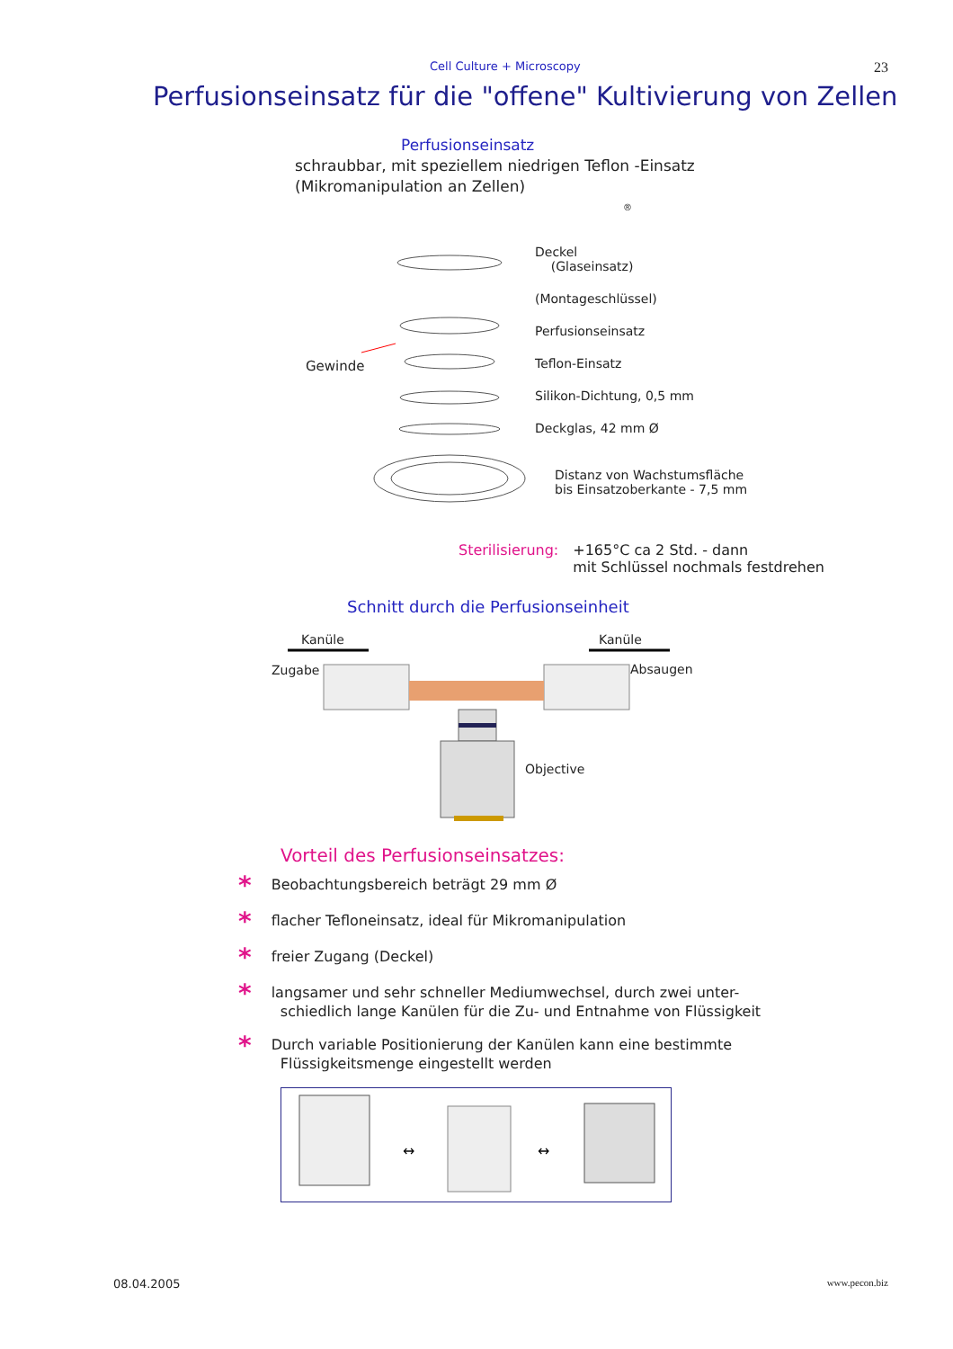Cell Culture + Microscopy 23
Perfusionseinsatz für die "offene" Kultivierung von Zellen
Perfusionseinsatz
schraubbar, mit speziellem niedrigen Teflon -Einsatz
(Mikromanipulation an Zellen)
®
Gewinde
Deckel
(Glaseinsatz)
(Montageschlüssel)
Perfusionseinsatz
Teflon-Einsatz
Silikon-Dichtung, 0,5 mm
Deckglas, 42 mm Ø
Distanz von Wachstumsfläche
bis Einsatzoberkante - 7,5 mm
Sterilisierung: +165°C ca 2 Std. - dann
mit Schlüssel nochmals festdrehen
Schnitt durch die Perfusionseinheit
Kanüle Kanüle
Zugabe Absaugen
Objective
Vorteil des Perfusionseinsatzes:
* Beobachtungsbereich beträgt 29 mm Ø
* flacher Tefloneinsatz, ideal für Mikromanipulation
* freier Zugang (Deckel)
* langsamer und sehr schneller Mediumwechsel, durch zwei unter-
schiedlich lange Kanülen für die Zu- und Entnahme von Flüssigkeit
* Durch variable Positionierung der Kanülen kann eine bestimmte
Flüssigkeitsmenge eingestellt werden
↔
↔
08.04.2005 www.pecon.biz